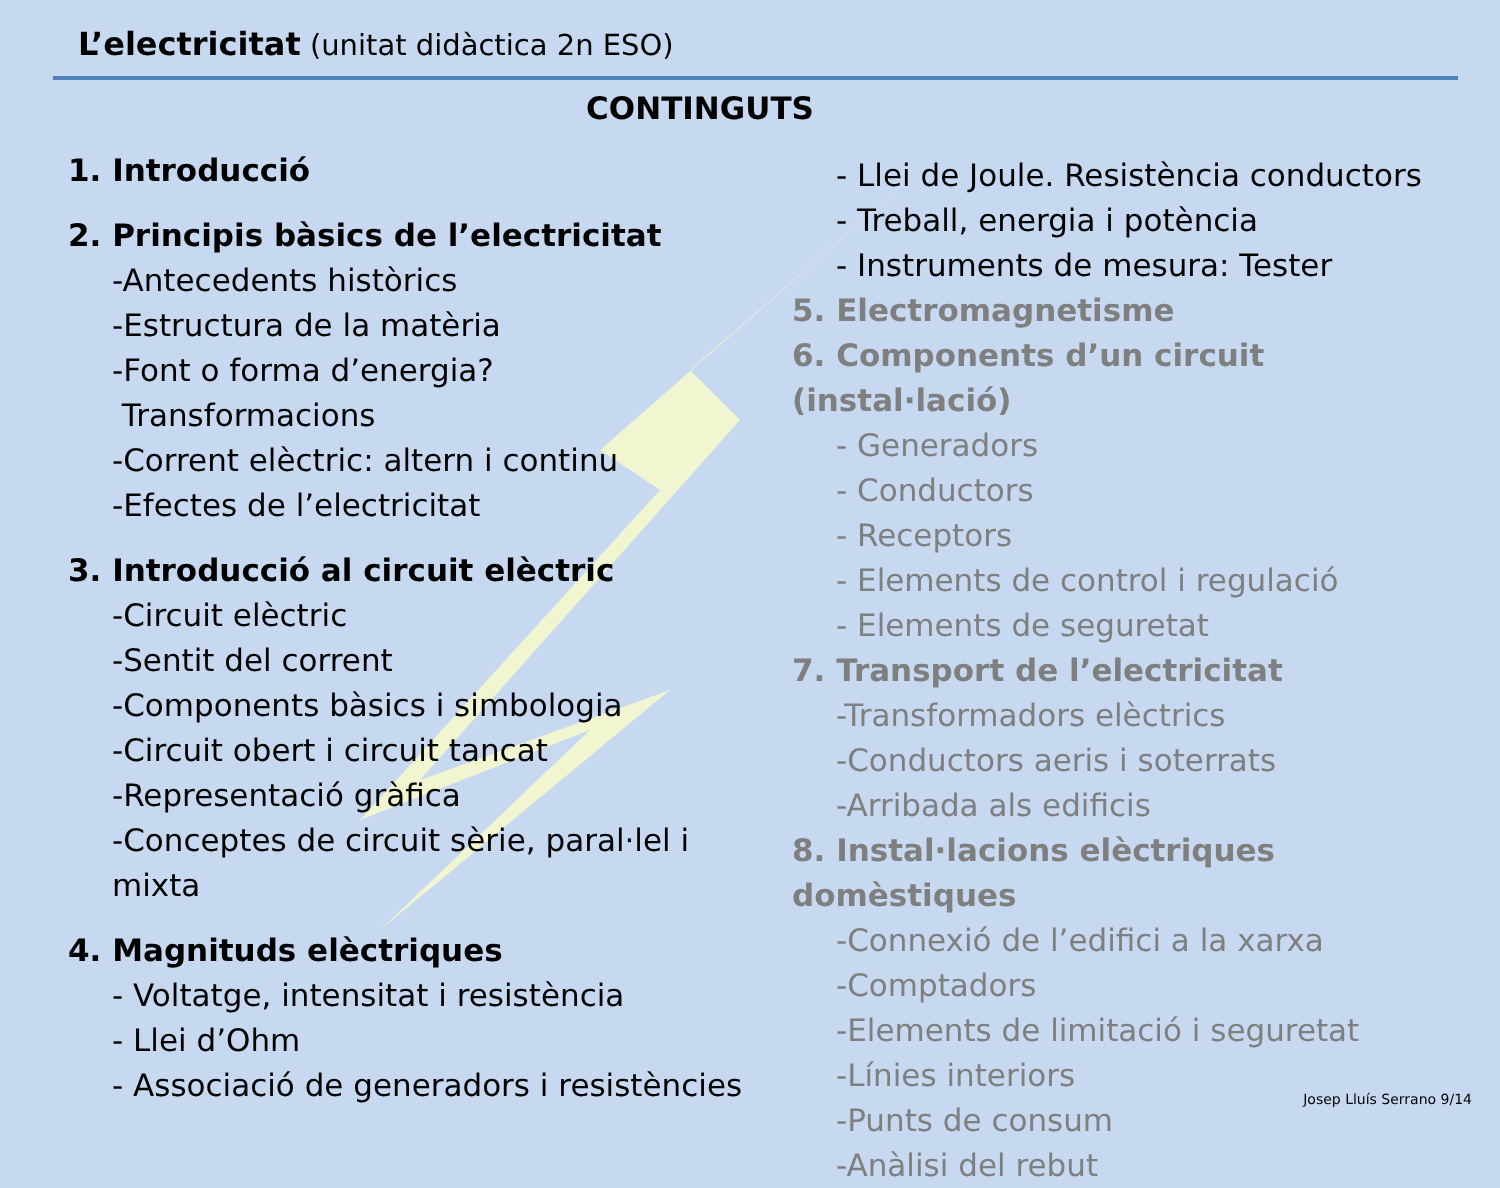L’electricitat (unitat didàctica 2n ESO)
CONTINGUTS
1. Introducció
2. Principis bàsics de l’electricitat
-Antecedents històrics
-Estructura de la matèria
-Font o forma d’energia?
Transformacions
-Corrent elèctric: altern i continu
-Efectes de l’electricitat
3. Introducció al circuit elèctric
-Circuit elèctric
-Sentit del corrent
-Components bàsics i simbologia
-Circuit obert i circuit tancat
-Representació gràfica
-Conceptes de circuit sèrie, paral·lel i mixta
4. Magnituds elèctriques
- Voltatge, intensitat i resistència
- Llei d’Ohm
- Associació de generadors i resistències
- Llei de Joule. Resistència conductors
- Treball, energia i potència
- Instruments de mesura: Tester
5. Electromagnetisme
6. Components d’un circuit (instal·lació)
- Generadors
- Conductors
- Receptors
- Elements de control i regulació
- Elements de seguretat
7. Transport de l’electricitat
-Transformadors elèctrics
-Conductors aeris i soterrats
-Arribada als edificis
8. Instal·lacions elèctriques domèstiques
-Connexió de l’edifici a la xarxa
-Comptadors
-Elements de limitació i seguretat
-Línies interiors
-Punts de consum
-Anàlisi del rebut
Josep Lluís Serrano 9/14